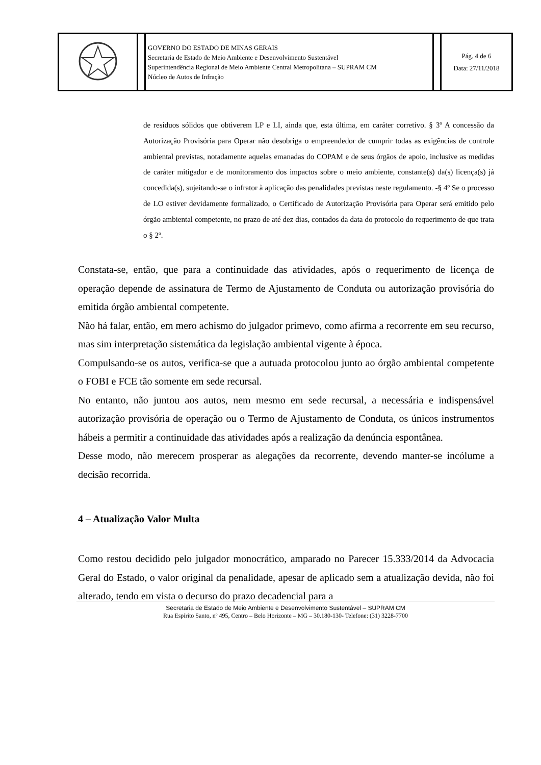| | | GOVERNO DO ESTADO DE MINAS GERAIS Secretaria de Estado de Meio Ambiente e Desenvolvimento Sustentável Superintendência Regional de Meio Ambiente Central Metropolitana – SUPRAM CM Núcleo de Autos de Infração | | Pág. 4 de 6 Data: 27/11/2018 |
de resíduos sólidos que obtiverem LP e LI, ainda que, esta última, em caráter corretivo. § 3º A concessão da Autorização Provisória para Operar não desobriga o empreendedor de cumprir todas as exigências de controle ambiental previstas, notadamente aquelas emanadas do COPAM e de seus órgãos de apoio, inclusive as medidas de caráter mitigador e de monitoramento dos impactos sobre o meio ambiente, constante(s) da(s) licença(s) já concedida(s), sujeitando-se o infrator à aplicação das penalidades previstas neste regulamento. -§ 4º Se o processo de LO estiver devidamente formalizado, o Certificado de Autorização Provisória para Operar será emitido pelo órgão ambiental competente, no prazo de até dez dias, contados da data do protocolo do requerimento de que trata o § 2º.
Constata-se, então, que para a continuidade das atividades, após o requerimento de licença de operação depende de assinatura de Termo de Ajustamento de Conduta ou autorização provisória do emitida órgão ambiental competente.
Não há falar, então, em mero achismo do julgador primevo, como afirma a recorrente em seu recurso, mas sim interpretação sistemática da legislação ambiental vigente à época.
Compulsando-se os autos, verifica-se que a autuada protocolou junto ao órgão ambiental competente o FOBI e FCE tão somente em sede recursal.
No entanto, não juntou aos autos, nem mesmo em sede recursal, a necessária e indispensável autorização provisória de operação ou o Termo de Ajustamento de Conduta, os únicos instrumentos hábeis a permitir a continuidade das atividades após a realização da denúncia espontânea.
Desse modo, não merecem prosperar as alegações da recorrente, devendo manter-se incólume a decisão recorrida.
4 – Atualização Valor Multa
Como restou decidido pelo julgador monocrático, amparado no Parecer 15.333/2014 da Advocacia Geral do Estado, o valor original da penalidade, apesar de aplicado sem a atualização devida, não foi alterado, tendo em vista o decurso do prazo decadencial para a
Secretaria de Estado de Meio Ambiente e Desenvolvimento Sustentável – SUPRAM CM
Rua Espírito Santo, nº 495, Centro – Belo Horizonte – MG – 30.180-130- Telefone: (31) 3228-7700